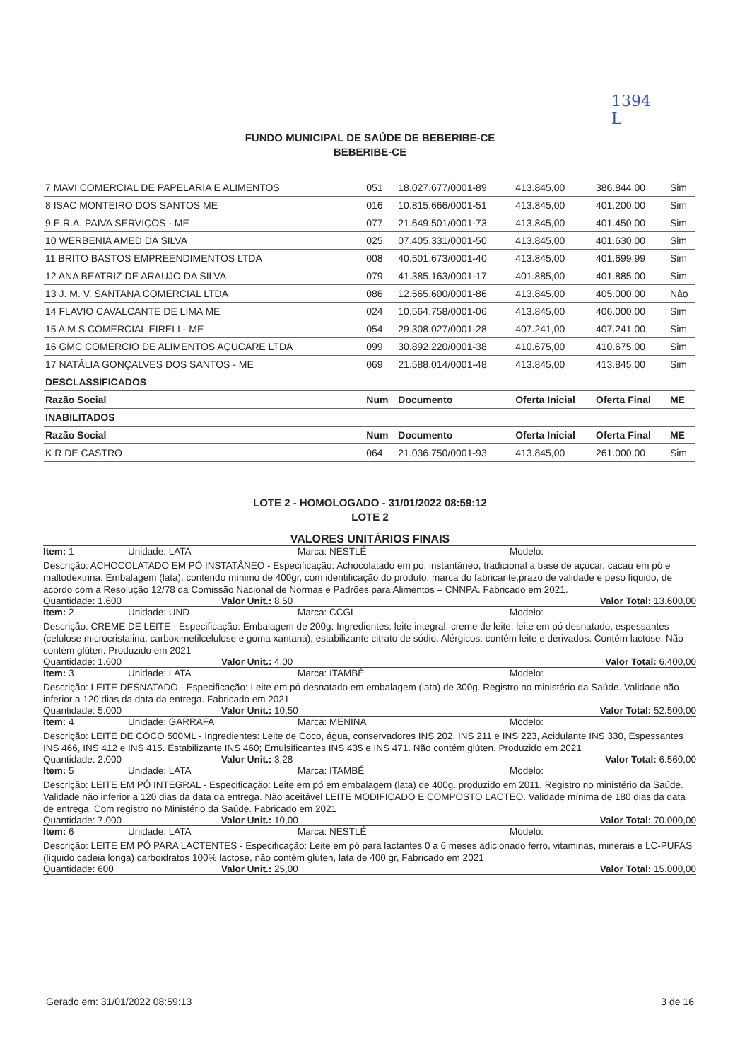1394
L
FUNDO MUNICIPAL DE SAÚDE DE BEBERIBE-CE
BEBERIBE-CE
| 7 MAVI COMERCIAL DE PAPELARIA E ALIMENTOS | 051 | 18.027.677/0001-89 | 413.845,00 | 386.844,00 | Sim |
| 8 ISAC MONTEIRO DOS SANTOS ME | 016 | 10.815.666/0001-51 | 413.845,00 | 401.200,00 | Sim |
| 9 E.R.A. PAIVA SERVIÇOS - ME | 077 | 21.649.501/0001-73 | 413.845,00 | 401.450,00 | Sim |
| 10 WERBENIA AMED DA SILVA | 025 | 07.405.331/0001-50 | 413.845,00 | 401.630,00 | Sim |
| 11 BRITO BASTOS EMPREENDIMENTOS LTDA | 008 | 40.501.673/0001-40 | 413.845,00 | 401.699,99 | Sim |
| 12 ANA BEATRIZ DE ARAUJO DA SILVA | 079 | 41.385.163/0001-17 | 401.885,00 | 401.885,00 | Sim |
| 13 J. M. V. SANTANA COMERCIAL LTDA | 086 | 12.565.600/0001-86 | 413.845,00 | 405.000,00 | Não |
| 14 FLAVIO CAVALCANTE DE LIMA ME | 024 | 10.564.758/0001-06 | 413.845,00 | 406.000,00 | Sim |
| 15 A M S COMERCIAL EIRELI - ME | 054 | 29.308.027/0001-28 | 407.241,00 | 407.241,00 | Sim |
| 16 GMC COMERCIO DE ALIMENTOS AÇUCARE LTDA | 099 | 30.892.220/0001-38 | 410.675,00 | 410.675,00 | Sim |
| 17 NATÁLIA GONÇALVES DOS SANTOS - ME | 069 | 21.588.014/0001-48 | 413.845,00 | 413.845,00 | Sim |
| DESCLASSIFICADOS | | | | | |
| Razão Social | Num | Documento | Oferta Inicial | Oferta Final | ME |
| INABILITADOS | | | | | |
| Razão Social | Num | Documento | Oferta Inicial | Oferta Final | ME |
| K R DE CASTRO | 064 | 21.036.750/0001-93 | 413.845,00 | 261.000,00 | Sim |
LOTE 2 - HOMOLOGADO - 31/01/2022 08:59:12
LOTE 2
VALORES UNITÁRIOS FINAIS
Item: 1 Unidade: LATA Marca: NESTLÉ Modelo:
Descrição: ACHOCOLATADO EM PÓ INSTATÂNEO - Especificação: Achocolatado em pó, instantâneo, tradicional a base de açúcar, cacau em pó e maltodextrina. Embalagem (lata), contendo mínimo de 400gr, com identificação do produto, marca do fabricante,prazo de validade e peso líquido, de acordo com a Resolução 12/78 da Comissão Nacional de Normas e Padrões para Alimentos – CNNPA. Fabricado em 2021.
Quantidade: 1.600 Valor Unit.: 8,50 Valor Total: 13.600,00
Item: 2 Unidade: UND Marca: CCGL Modelo:
Descrição: CREME DE LEITE - Especificação: Embalagem de 200g. Ingredientes: leite integral, creme de leite, leite em pó desnatado, espessantes (celulose microcristalina, carboximetilcelulose e goma xantana), estabilizante citrato de sódio. Alérgicos: contém leite e derivados. Contém lactose. Não contém glúten. Produzido em 2021
Quantidade: 1.600 Valor Unit.: 4,00 Valor Total: 6.400,00
Item: 3 Unidade: LATA Marca: ITAMBÉ Modelo:
Descrição: LEITE DESNATADO - Especificação: Leite em pó desnatado em embalagem (lata) de 300g. Registro no ministério da Saúde. Validade não inferior a 120 dias da data da entrega. Fabricado em 2021
Quantidade: 5.000 Valor Unit.: 10,50 Valor Total: 52.500,00
Item: 4 Unidade: GARRAFA Marca: MENINA Modelo:
Descrição: LEITE DE COCO 500ML - Ingredientes: Leite de Coco, água, conservadores INS 202, INS 211 e INS 223, Acidulante INS 330, Espessantes INS 466, INS 412 e INS 415. Estabilizante INS 460; Emulsificantes INS 435 e INS 471. Não contém glúten. Produzido em 2021
Quantidade: 2.000 Valor Unit.: 3,28 Valor Total: 6.560,00
Item: 5 Unidade: LATA Marca: ITAMBÉ Modelo:
Descrição: LEITE EM PÓ INTEGRAL - Especificação: Leite em pó em embalagem (lata) de 400g. produzido em 2011. Registro no ministério da Saúde. Validade não inferior a 120 dias da data da entrega. Não aceitável LEITE MODIFICADO E COMPOSTO LACTEO. Validade mínima de 180 dias da data de entrega. Com registro no Ministério da Saúde. Fabricado em 2021
Quantidade: 7.000 Valor Unit.: 10,00 Valor Total: 70.000,00
Item: 6 Unidade: LATA Marca: NESTLÉ Modelo:
Descrição: LEITE EM PÓ PARA LACTENTES - Especificação: Leite em pó para lactantes 0 a 6 meses adicionado ferro, vitaminas, minerais e LC-PUFAS (líquido cadeia longa) carboidratos 100% lactose, não contém glúten, lata de 400 gr, Fabricado em 2021
Quantidade: 600 Valor Unit.: 25,00 Valor Total: 15.000,00
Gerado em: 31/01/2022 08:59:13 3 de 16